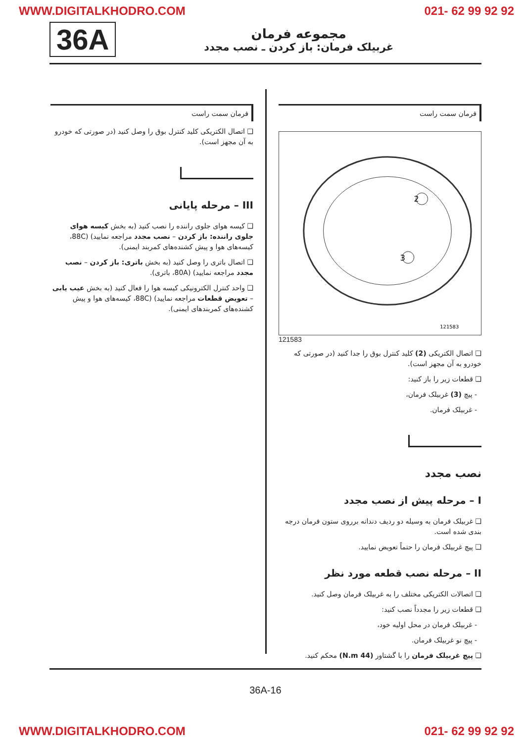WWW.DIGITALKHODRO.COM 021- 62 99 92 92
36A
مجموعه فرمان
غربیلک فرمان: باز کردن ـ نصب مجدد
فرمان سمت راست
2
3
121583
121583
❑ اتصال الکتریکی (2) کلید کنترل بوق را جدا کنید (در صورتی که خودرو به آن مجهز است).
❑ قطعات زیر را باز کنید:
- پیچ (3) غربیلک فرمان،
- غربیلک فرمان.
نصب مجدد
I – مرحله پیش از نصب مجدد
❑ غربیلک فرمان به وسیله دو ردیف دندانه برروی ستون فرمان درجه بندی شده است.
❑ پیچ غربیلک فرمان را حتماً تعویض نمایید.
II – مرحله نصب قطعه مورد نظر
❑ اتصالات الکتریکی مختلف را به غربیلک فرمان وصل کنید.
❑ قطعات زیر را مجدداً نصب کنید:
- غربیلک فرمان در محل اولیه خود،
- پیچ نو غربیلک فرمان.
❑ پیچ غربیلک فرمان را با گشتاور (44 N.m) محکم کنید.
فرمان سمت راست
❑ اتصال الکتریکی کلید کنترل بوق را وصل کنید (در صورتی که خودرو به آن مجهز است).
III – مرحله پایانی
❑ کیسه هوای جلوی راننده را نصب کنید (به بخش کیسه هوای جلوی راننده: باز کردن – نصب مجدد مراجعه نمایید) (88C، کیسه‌های هوا و پیش کشنده‌های کمربند ایمنی).
❑ اتصال باتری را وصل کنید (به بخش باتری: باز کردن – نصب مجدد مراجعه نمایید) (80A، باتری).
❑ واحد کنترل الکترونیکی کیسه هوا را فعال کنید (به بخش عیب یابی – تعویض قطعات مراجعه نمایید) (88C، کیسه‌های هوا و پیش کشنده‌های کمربندهای ایمنی).
36A-16
WWW.DIGITALKHODRO.COM 021- 62 99 92 92